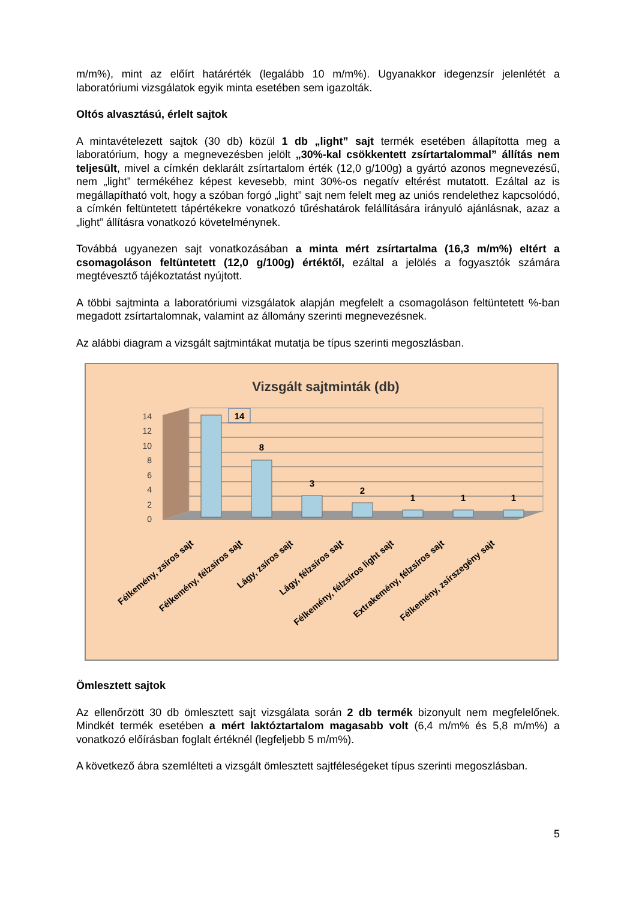m/m%), mint az előírt határérték (legalább 10 m/m%). Ugyanakkor idegenzsír jelenlétét a laboratóriumi vizsgálatok egyik minta esetében sem igazolták.
Oltós alvasztású, érlelt sajtok
A mintavételezett sajtok (30 db) közül 1 db „light” sajt termék esetében állapította meg a laboratórium, hogy a megnevezésben jelölt „30%-kal csökkentett zsírtartalommal” állítás nem teljesült, mivel a címkén deklarált zsírtartalom érték (12,0 g/100g) a gyártó azonos megnevezésű, nem „light” termékéhez képest kevesebb, mint 30%-os negatív eltérést mutatott. Ezáltal az is megállapítható volt, hogy a szóban forgó „light” sajt nem felelt meg az uniós rendelethez kapcsolódó, a címkén feltüntetett tápértékekre vonatkozó tűréshatárok felállítására irányuló ajánlásnak, azaz a „light” állításra vonatkozó követelménynek.
Továbbá ugyanezen sajt vonatkozásában a minta mért zsírtartalma (16,3 m/m%) eltért a csomagoláson feltüntetett (12,0 g/100g) értéktől, ezáltal a jelölés a fogyasztók számára megtévesztő tájékoztatást nyújtott.
A többi sajtminta a laboratóriumi vizsgálatok alapján megfelelt a csomagoláson feltüntetett %-ban megadott zsírtartalomnak, valamint az állomány szerinti megnevezésnek.
Az alábbi diagram a vizsgált sajtmintákat mutatja be típus szerinti megoszlásban.
Vizsgált sajtminták (db)
14
12
10
8
6
4
2
0
14
8
3
2
1
1
1
Félkemény, zsíros sajt
Félkemény, félzsíros sajt
Lágy, zsíros sajt
Lágy, félzsíros sajt
Félkemény, félzsíros light sajt
Extrakemény, félzsíros sajt
Félkemény, zsírszegény sajt
Ömlesztett sajtok
Az ellenőrzött 30 db ömlesztett sajt vizsgálata során 2 db termék bizonyult nem megfelelőnek. Mindkét termék esetében a mért laktóztartalom magasabb volt (6,4 m/m% és 5,8 m/m%) a vonatkozó előírásban foglalt értéknél (legfeljebb 5 m/m%).
A következő ábra szemlélteti a vizsgált ömlesztett sajtféleségeket típus szerinti megoszlásban.
5